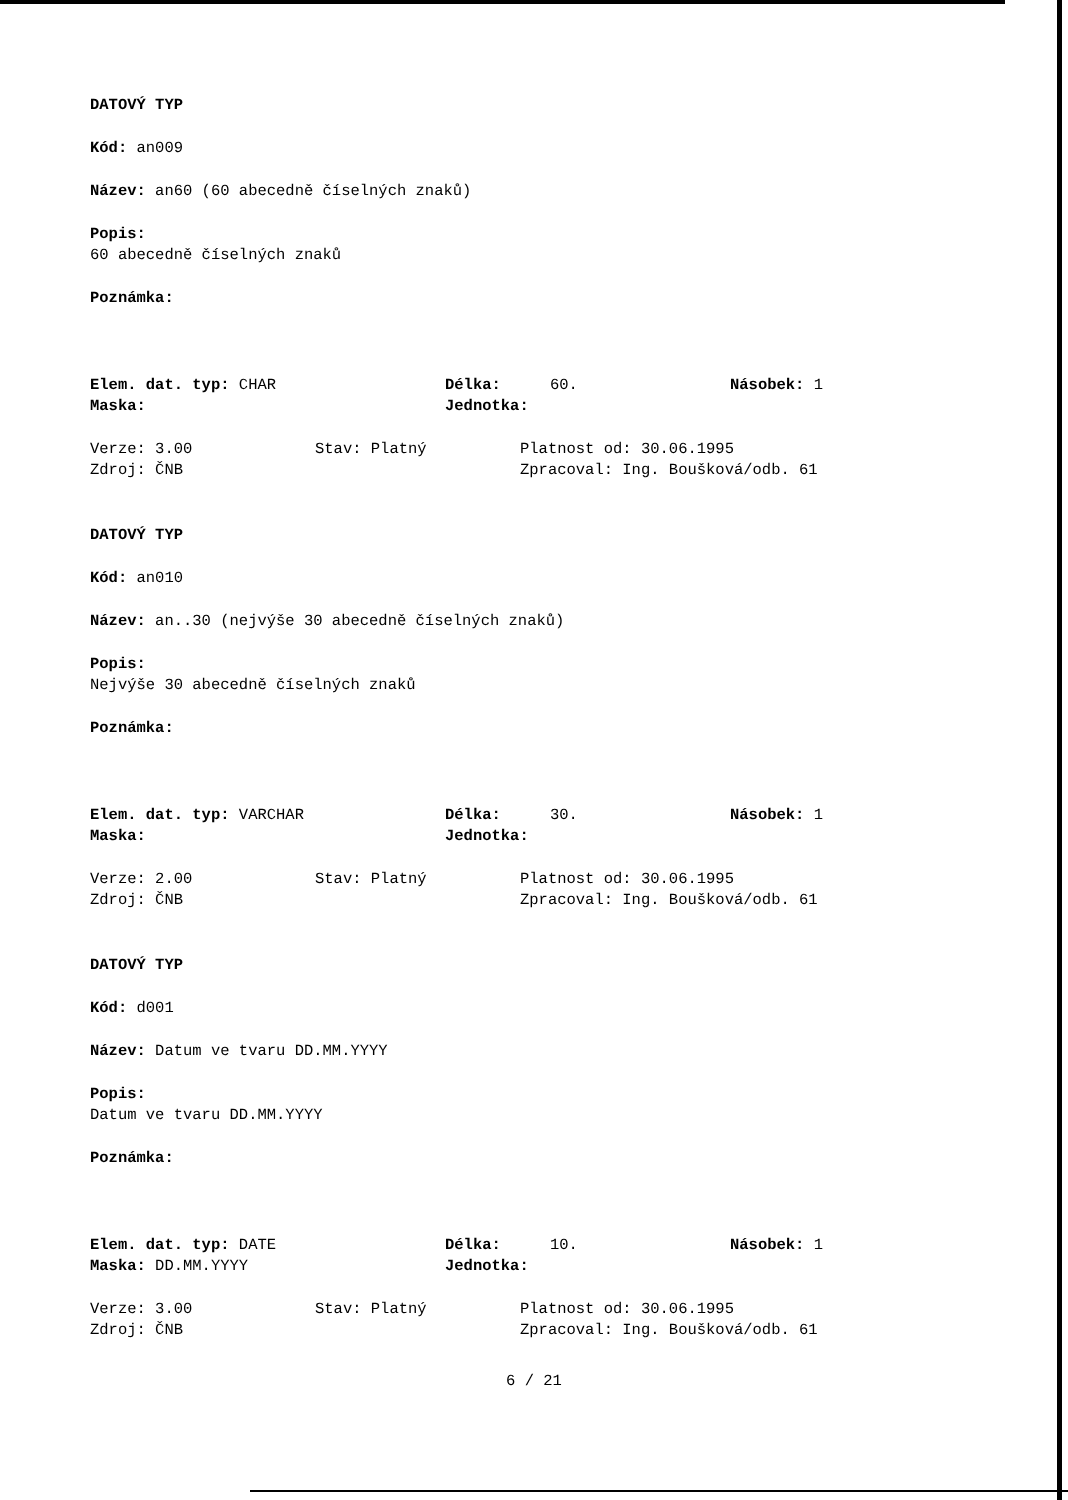DATOVÝ TYP
Kód: an009
Název: an60 (60 abecedně číselných znaků)
Popis:
60 abecedně číselných znaků
Poznámka:
Elem. dat. typ: CHAR Délka: 60. Násobek: 1
Maska: Jednotka:
Verze: 3.00 Stav: Platný Platnost od: 30.06.1995
Zdroj: ČNB Zpracoval: Ing. Boušková/odb. 61
DATOVÝ TYP
Kód: an010
Název: an..30 (nejvýše 30 abecedně číselných znaků)
Popis:
Nejvýše 30 abecedně číselných znaků
Poznámka:
Elem. dat. typ: VARCHAR Délka: 30. Násobek: 1
Maska: Jednotka:
Verze: 2.00 Stav: Platný Platnost od: 30.06.1995
Zdroj: ČNB Zpracoval: Ing. Boušková/odb. 61
DATOVÝ TYP
Kód: d001
Název: Datum ve tvaru DD.MM.YYYY
Popis:
Datum ve tvaru DD.MM.YYYY
Poznámka:
Elem. dat. typ: DATE Délka: 10. Násobek: 1
Maska: DD.MM.YYYY Jednotka:
Verze: 3.00 Stav: Platný Platnost od: 30.06.1995
Zdroj: ČNB Zpracoval: Ing. Boušková/odb. 61
6 / 21